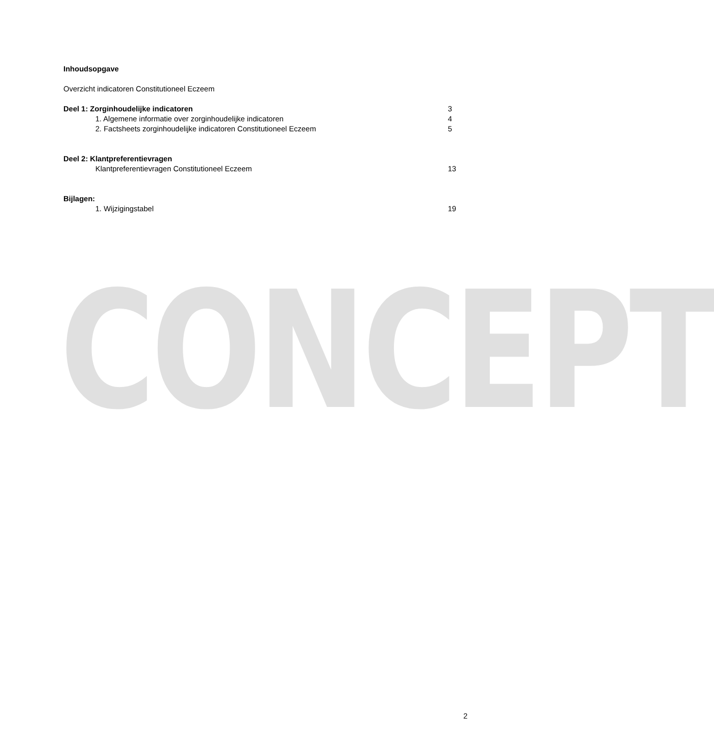CONCEPT
Inhoudsopgave
Overzicht indicatoren Constitutioneel Eczeem
Deel 1: Zorginhoudelijke indicatoren 3
1. Algemene informatie over zorginhoudelijke indicatoren 4
2. Factsheets zorginhoudelijke indicatoren Constitutioneel Eczeem 5
Deel 2: Klantpreferentievragen
Klantpreferentievragen Constitutioneel Eczeem 13
Bijlagen:
1. Wijzigingstabel 19
2